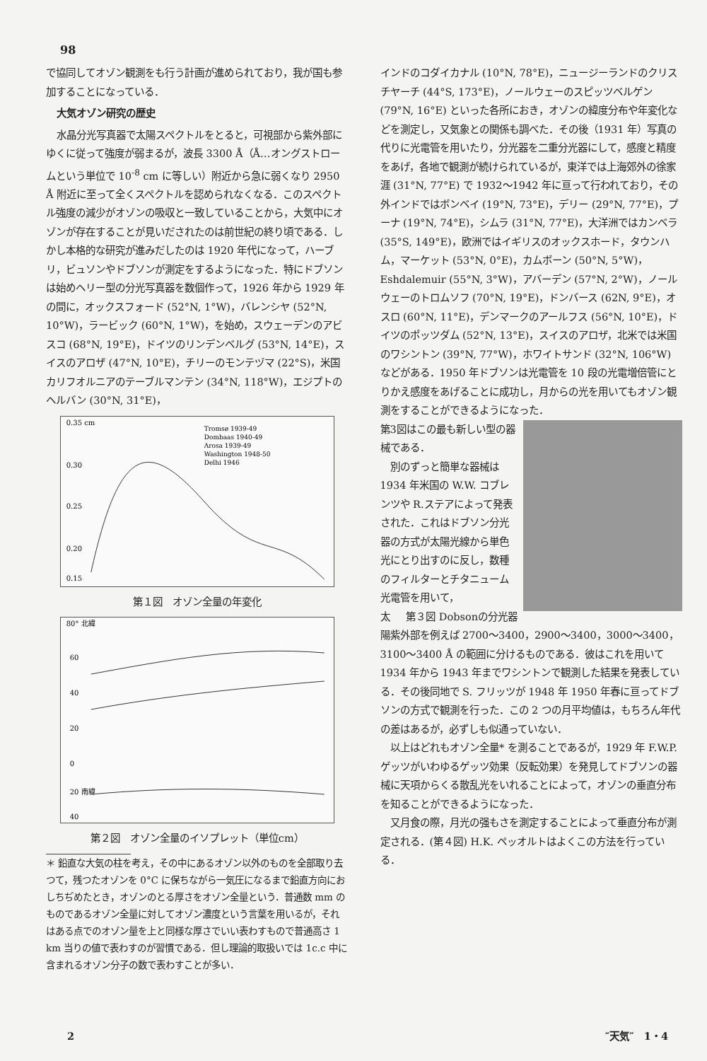98
で協同してオゾン観測をも行う計画が進められており，我が国も参加することになっている．
大気オゾン研究の歴史
水晶分光写真器で太陽スペクトルをとると，可視部から紫外部にゆくに従って強度が弱まるが，波長 3300 Å（Å…オングストロームという単位で 10<sup>-8</sup> cm に等しい）附近から急に弱くなり 2950 Å 附近に至って全くスペクトルを認められなくなる．このスペクトル強度の減少がオゾンの吸収と一致していることから，大気中にオゾンが存在することが見いだされたのは前世紀の終り頃である．しかし本格的な研究が進みだしたのは 1920 年代になって，ハーブリ，ビュソンやドブソンが測定をするようになった．特にドブソンは始めヘリー型の分光写真器を数個作って，1926 年から 1929 年の間に，オックスフォード (52°N, 1°W)，バレンシヤ (52°N, 10°W)，ラービック (60°N, 1°W)，を始め，スウェーデンのアビスコ (68°N, 19°E)，ドイツのリンデンベルグ (53°N, 14°E)，スイスのアロザ (47°N, 10°E)，チリーのモンテヅマ (22°S)，米国カリフオルニアのテーブルマンテン (34°N, 118°W)，エジプトのヘルバン (30°N, 31°E)，
0.35 cm
0.30
0.25
0.20
0.15
Tromsø 1939-49
Dombaas 1940-49
Arosa 1939-49
Washington 1948-50
Delhi 1946
第１図　オゾン全量の年変化
80° 北緯
60
40
20
0
20 南緯
40
第２図　オゾン全量のイソプレット（単位cm）
＊ 鉛直な大気の柱を考え，その中にあるオゾン以外のものを全部取り去つて，残つたオゾンを 0°C に保ちながら一気圧になるまで鉛直方向におしちぢめたとき，オゾンのとる厚さをオゾン全量という．普通数 mm のものであるオゾン全量に対してオゾン濃度という言葉を用いるが，それはある点でのオゾン量を上と同様な厚さでいい表わすもので普通高さ 1 km 当りの値で表わすのが習慣である．但し理論的取扱いでは 1c.c 中に含まれるオゾン分子の数で表わすことが多い．
インドのコダイカナル (10°N, 78°E)，ニュージーランドのクリスチヤーチ (44°S, 173°E)，ノールウェーのスピッツベルゲン (79°N, 16°E) といった各所におき，オゾンの緯度分布や年変化などを測定し，又気象との関係も調べた．その後（1931 年）写真の代りに光電管を用いたり，分光器を二重分光器にして，感度と精度をあげ，各地で観測が続けられているが，東洋では上海郊外の徐家涯 (31°N, 77°E) で 1932〜1942 年に亘って行われており，その外インドではボンベイ (19°N, 73°E)，デリー (29°N, 77°E)，プーナ (19°N, 74°E)，シムラ (31°N, 77°E)，大洋洲ではカンベラ (35°S, 149°E)，欧洲ではイギリスのオックスホード，タウンハム，マーケット (53°N, 0°E)，カムボーン (50°N, 5°W)，Eshdalemuir (55°N, 3°W)，アバーデン (57°N, 2°W)，ノールウェーのトロムソフ (70°N, 19°E)，ドンバース (62N, 9°E)，オスロ (60°N, 11°E)，デンマークのアールフス (56°N, 10°E)，ドイツのポッツダム (52°N, 13°E)，スイスのアロザ，北米では米国のワシントン (39°N, 77°W)，ホワイトサンド (32°N, 106°W) などがある．1950 年ドブソンは光電管を 10 段の光電増倍管にとりかえ感度をあげることに成功し，月からの光を用いてもオゾン観測をすることができるようになった．
第3図はこの最も新しい型の器械である．
別のずっと簡単な器械は 1934 年米国の W.W. コブレンツや R.ステアによって発表された．これはドブソン分光器の方式が太陽光線から単色光にとり出すのに反し，数種のフィルターとチタニューム光電管を用いて， 第３図 Dobsonの分光器
太陽紫外部を例えば 2700〜3400，2900〜3400，3000〜3400，3100〜3400 Å の範囲に分けるものである．彼はこれを用いて 1934 年から 1943 年までワシントンで観測した結果を発表している．その後同地で S. フリッツが 1948 年 1950 年春に亘ってドブソンの方式で観測を行った．この 2 つの月平均値は，もちろん年代の差はあるが，必ずしも似通っていない．
以上はどれもオゾン全量* を測ることであるが，1929 年 F.W.P. ゲッツがいわゆるゲッツ効果（反転効果）を発見してドブソンの器械に天項からくる散乱光をいれることによって，オゾンの垂直分布を知ることができるようになった．
又月食の際，月光の强もさを測定することによって垂直分布が測定される．(第４図) H.K. ペッオルトはよくこの方法を行っている．
2 ″天気″　1・4